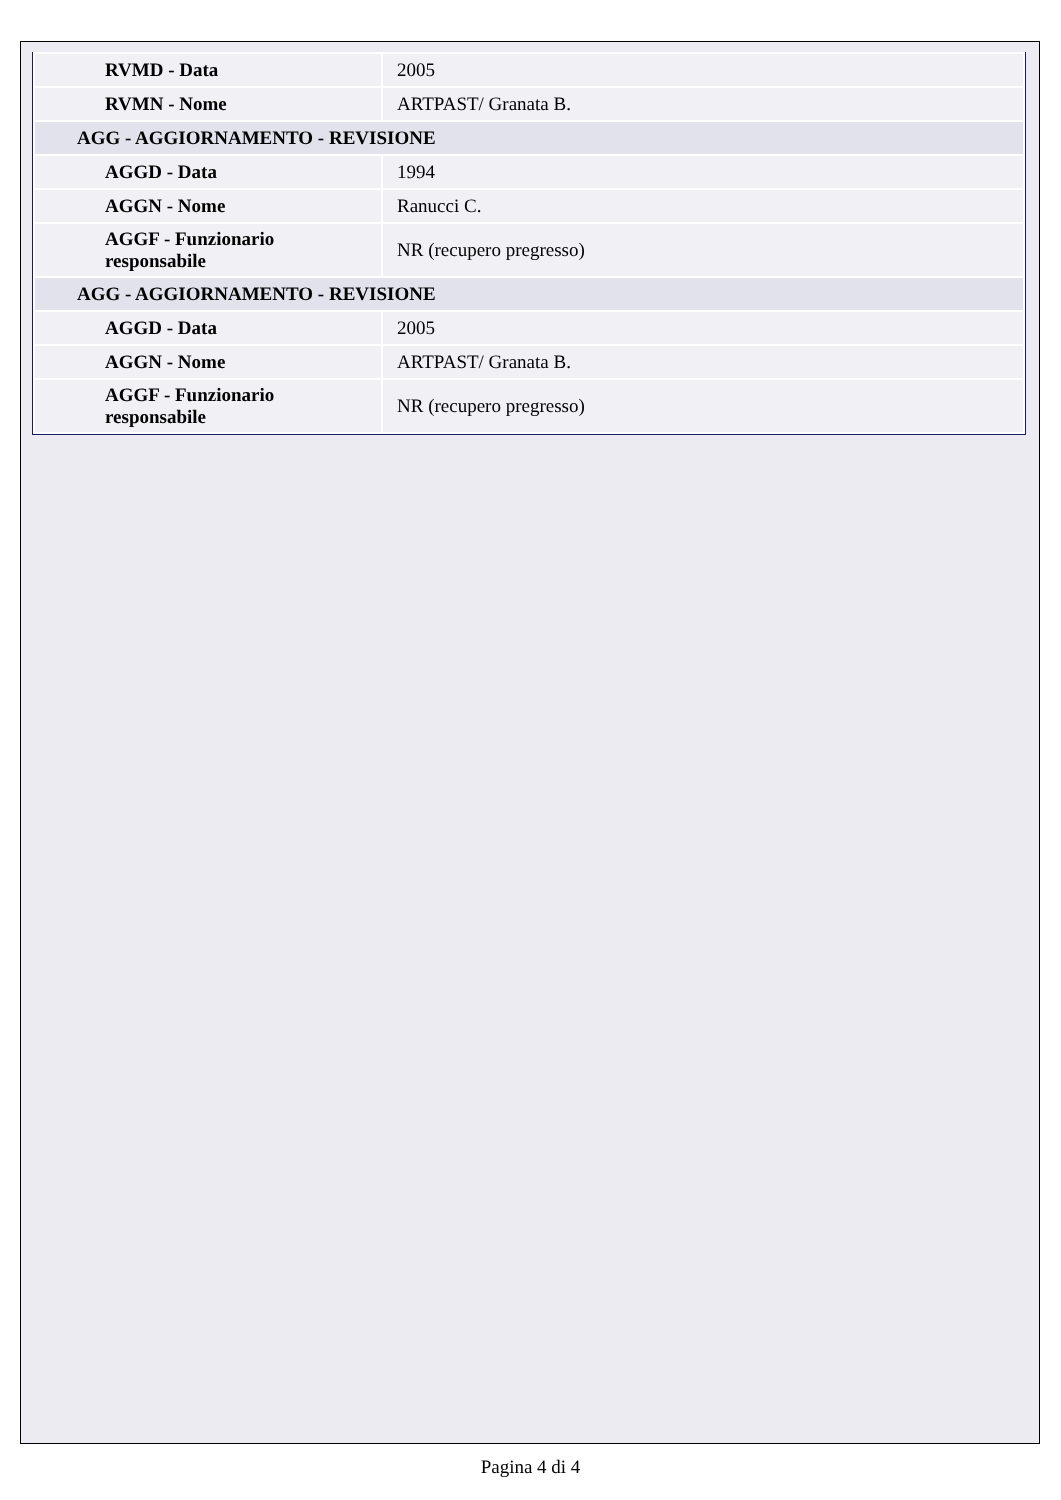| RVMD - Data | 2005 |
| RVMN - Nome | ARTPAST/ Granata B. |
| AGG - AGGIORNAMENTO - REVISIONE | |
| AGGD - Data | 1994 |
| AGGN - Nome | Ranucci C. |
| AGGF - Funzionario responsabile | NR (recupero pregresso) |
| AGG - AGGIORNAMENTO - REVISIONE | |
| AGGD - Data | 2005 |
| AGGN - Nome | ARTPAST/ Granata B. |
| AGGF - Funzionario responsabile | NR (recupero pregresso) |
Pagina 4 di 4